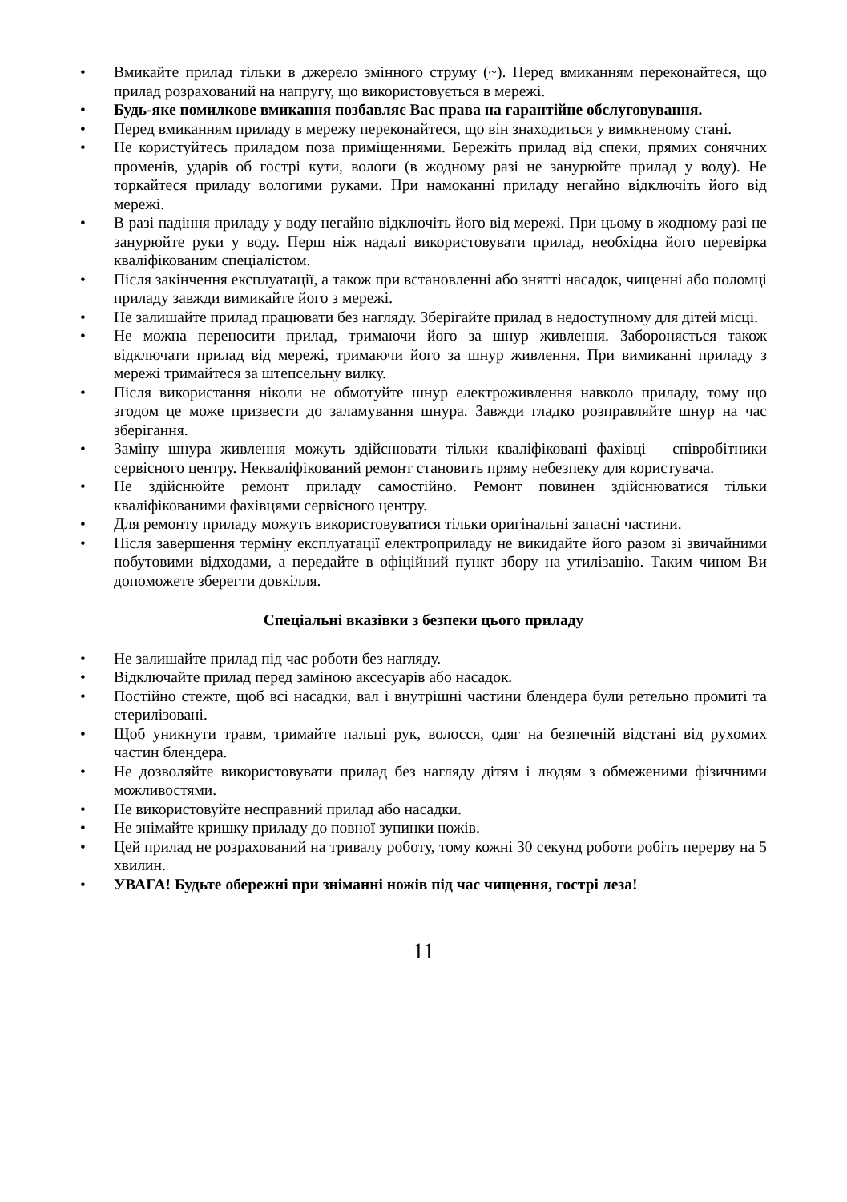• Вмикайте прилад тільки в джерело змінного струму (~). Перед вмиканням переконайтеся, що прилад розрахований на напругу, що використовується в мережі.
• Будь-яке помилкове вмикання позбавляє Вас права на гарантійне обслуговування.
• Перед вмиканням приладу в мережу переконайтеся, що він знаходиться у вимкненому стані.
• Не користуйтесь приладом поза приміщеннями. Бережіть прилад від спеки, прямих сонячних променів, ударів об гострі кути, вологи (в жодному разі не занурюйте прилад у воду). Не торкайтеся приладу вологими руками. При намоканні приладу негайно відключіть його від мережі.
• В разі падіння приладу у воду негайно відключіть його від мережі. При цьому в жодному разі не занурюйте руки у воду. Перш ніж надалі використовувати прилад, необхідна його перевірка кваліфікованим спеціалістом.
• Після закінчення експлуатації, а також при встановленні або знятті насадок, чищенні або поломці приладу завжди вимикайте його з мережі.
• Не залишайте прилад працювати без нагляду. Зберігайте прилад в недоступному для дітей місці.
• Не можна переносити прилад, тримаючи його за шнур живлення. Забороняється також відключати прилад від мережі, тримаючи його за шнур живлення. При вимиканні приладу з мережі тримайтеся за штепсельну вилку.
• Після використання ніколи не обмотуйте шнур електроживлення навколо приладу, тому що згодом це може призвести до заламування шнура. Завжди гладко розправляйте шнур на час зберігання.
• Заміну шнура живлення можуть здійснювати тільки кваліфіковані фахівці – співробітники сервісного центру. Некваліфікований ремонт становить пряму небезпеку для користувача.
• Не здійснюйте ремонт приладу самостійно. Ремонт повинен здійснюватися тільки кваліфікованими фахівцями сервісного центру.
• Для ремонту приладу можуть використовуватися тільки оригінальні запасні частини.
• Після завершення терміну експлуатації електроприладу не викидайте його разом зі звичайними побутовими відходами, а передайте в офіційний пункт збору на утилізацію. Таким чином Ви допоможете зберегти довкілля.
Спеціальні вказівки з безпеки цього приладу
• Не залишайте прилад під час роботи без нагляду.
• Відключайте прилад перед заміною аксесуарів або насадок.
• Постійно стежте, щоб всі насадки, вал і внутрішні частини блендера були ретельно промиті та стерилізовані.
• Щоб уникнути травм, тримайте пальці рук, волосся, одяг на безпечній відстані від рухомих частин блендера.
• Не дозволяйте використовувати прилад без нагляду дітям і людям з обмеженими фізичними можливостями.
• Не використовуйте несправний прилад або насадки.
• Не знімайте кришку приладу до повної зупинки ножів.
• Цей прилад не розрахований на тривалу роботу, тому кожні 30 секунд роботи робіть перерву на 5 хвилин.
• УВАГА! Будьте обережні при зніманні ножів під час чищення, гострі леза!
11